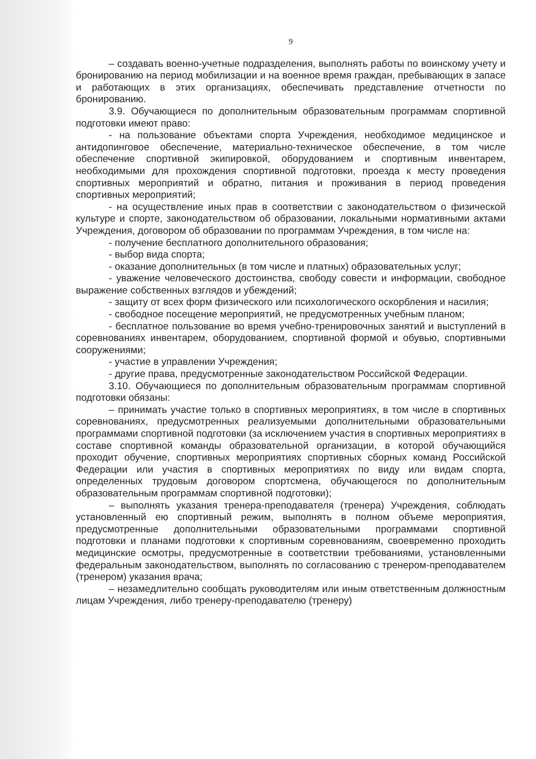9
– создавать военно-учетные подразделения, выполнять работы по воинскому учету и бронированию на период мобилизации и на военное время граждан, пребывающих в запасе и работающих в этих организациях, обеспечивать представление отчетности по бронированию.
3.9. Обучающиеся по дополнительным образовательным программам спортивной подготовки имеют право:
- на пользование объектами спорта Учреждения, необходимое медицинское и антидопинговое обеспечение, материально-техническое обеспечение, в том числе обеспечение спортивной экипировкой, оборудованием и спортивным инвентарем, необходимыми для прохождения спортивной подготовки, проезда к месту проведения спортивных мероприятий и обратно, питания и проживания в период проведения спортивных мероприятий;
- на осуществление иных прав в соответствии с законодательством о физической культуре и спорте, законодательством об образовании, локальными нормативными актами Учреждения, договором об образовании по программам Учреждения, в том числе на:
- получение бесплатного дополнительного образования;
- выбор вида спорта;
- оказание дополнительных (в том числе и платных) образовательных услуг;
- уважение человеческого достоинства, свободу совести и информации, свободное выражение собственных взглядов и убеждений;
- защиту от всех форм физического или психологического оскорбления и насилия;
- свободное посещение мероприятий, не предусмотренных учебным планом;
- бесплатное пользование во время учебно-тренировочных занятий и выступлений в соревнованиях инвентарем, оборудованием, спортивной формой и обувью, спортивными сооружениями;
- участие в управлении Учреждения;
- другие права, предусмотренные законодательством Российской Федерации.
3.10. Обучающиеся по дополнительным образовательным программам спортивной подготовки обязаны:
– принимать участие только в спортивных мероприятиях, в том числе в спортивных соревнованиях, предусмотренных реализуемыми дополнительными образовательными программами спортивной подготовки (за исключением участия в спортивных мероприятиях в составе спортивной команды образовательной организации, в которой обучающийся проходит обучение, спортивных мероприятиях спортивных сборных команд Российской Федерации или участия в спортивных мероприятиях по виду или видам спорта, определенных трудовым договором спортсмена, обучающегося по дополнительным образовательным программам спортивной подготовки);
– выполнять указания тренера-преподавателя (тренера) Учреждения, соблюдать установленный ею спортивный режим, выполнять в полном объеме мероприятия, предусмотренные дополнительными образовательными программами спортивной подготовки и планами подготовки к спортивным соревнованиям, своевременно проходить медицинские осмотры, предусмотренные в соответствии требованиями, установленными федеральным законодательством, выполнять по согласованию с тренером-преподавателем (тренером) указания врача;
– незамедлительно сообщать руководителям или иным ответственным должностным лицам Учреждения, либо тренеру-преподавателю (тренеру)